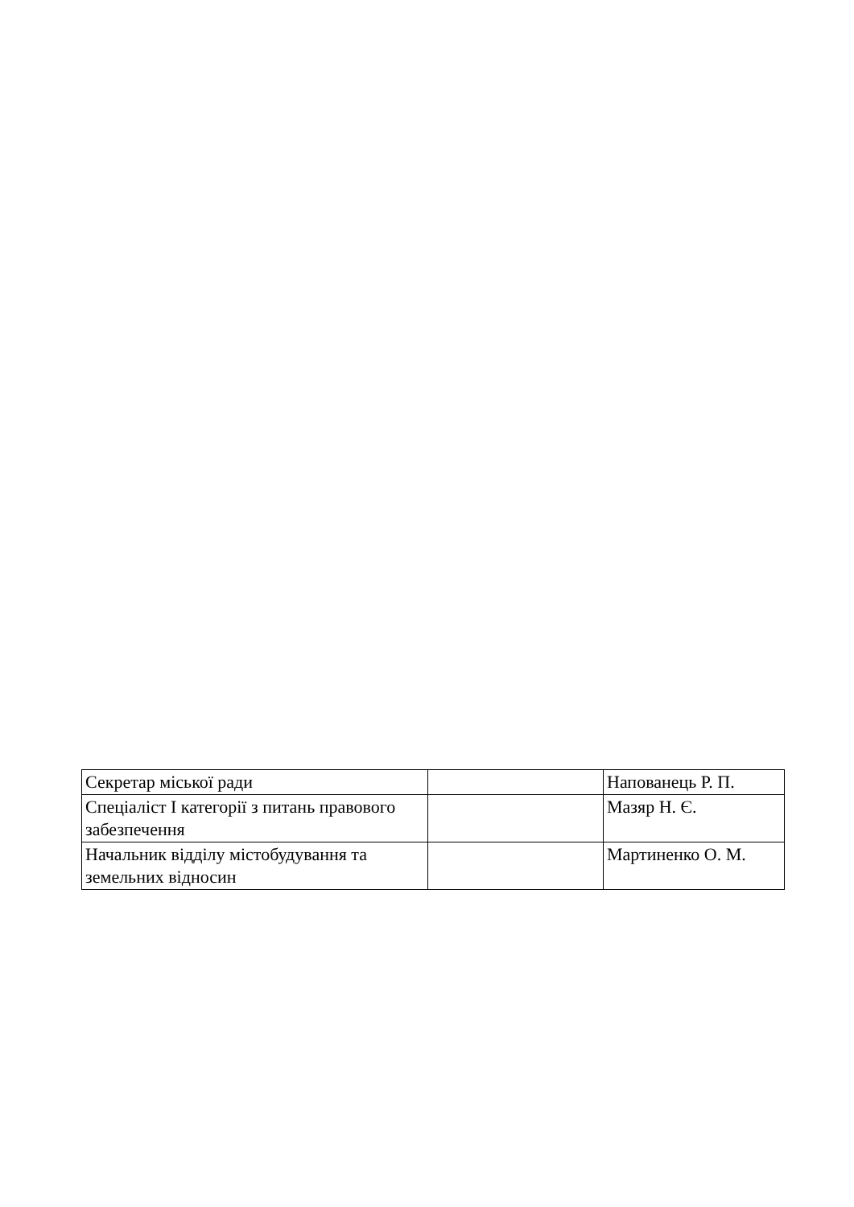| Секретар міської ради | | Напованець Р. П. |
| Спеціаліст І категорії з питань правового забезпечення | | Мазяр Н. Є. |
| Начальник відділу містобудування та земельних відносин | | Мартиненко О. М. |